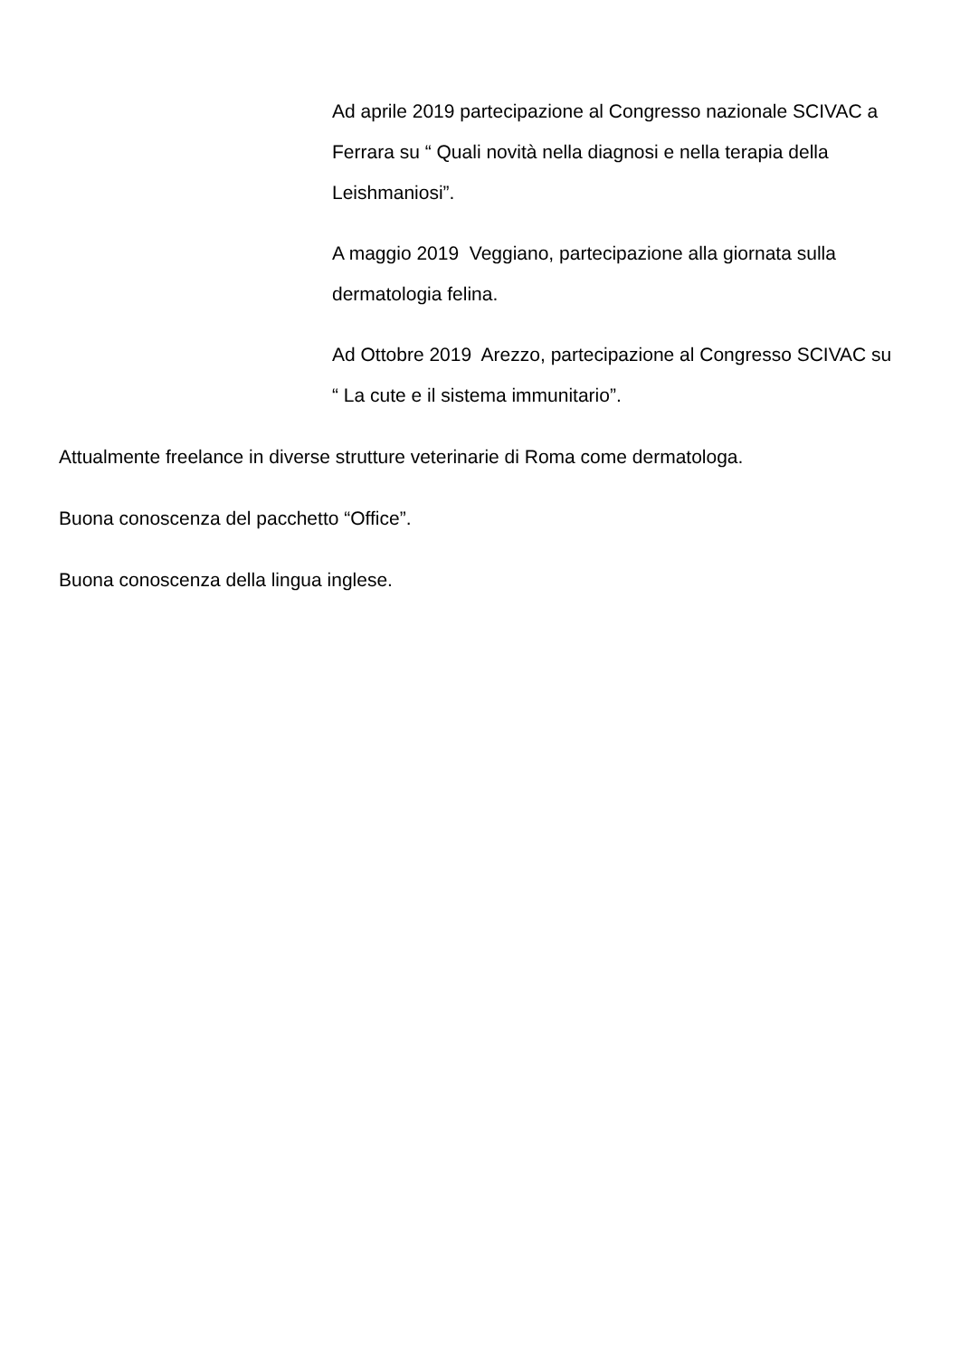Ad aprile 2019 partecipazione al Congresso nazionale SCIVAC a Ferrara su “ Quali novità nella diagnosi e nella terapia della Leishmaniosi”.
A maggio 2019 Veggiano, partecipazione alla giornata sulla dermatologia felina.
Ad Ottobre 2019 Arezzo, partecipazione al Congresso SCIVAC su “ La cute e il sistema immunitario”.
Attualmente freelance in diverse strutture veterinarie di Roma come dermatologa.
Buona conoscenza del pacchetto “Office”.
Buona conoscenza della lingua inglese.